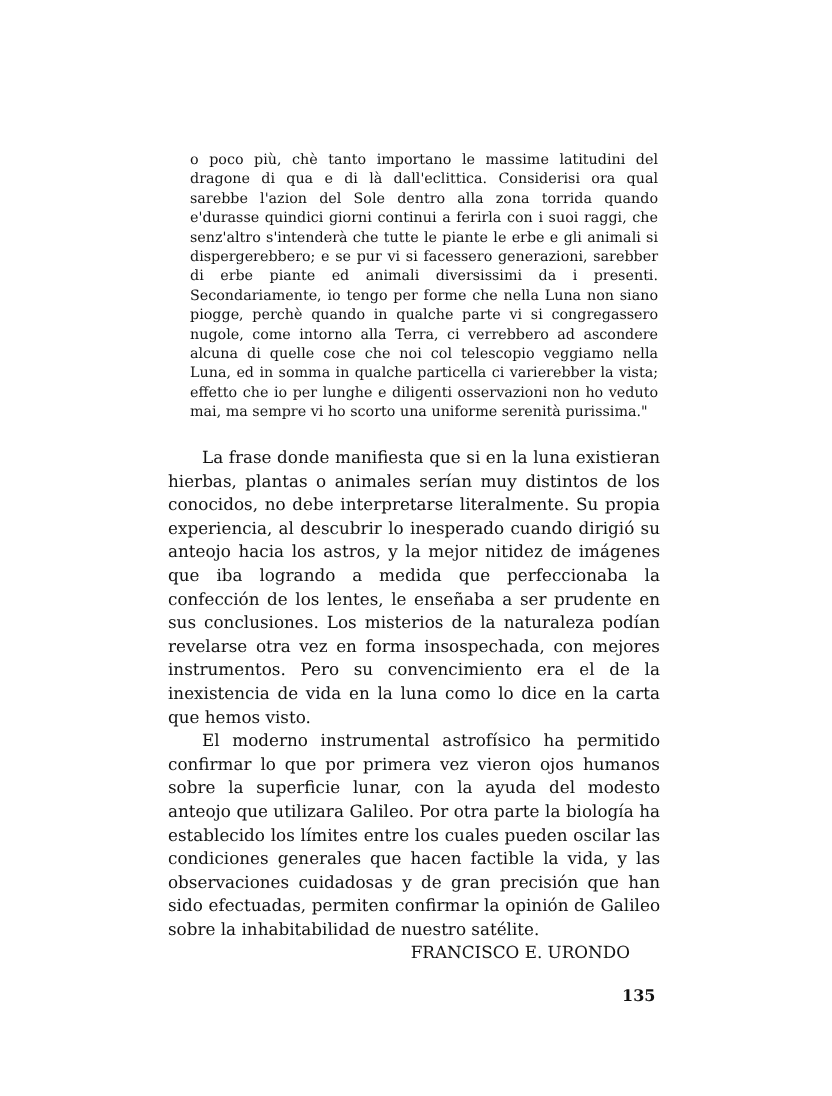o poco più, chè tanto importano le massime latitudini del dragone di qua e di là dall'eclittica. Considerisi ora qual sarebbe l'azion del Sole dentro alla zona torrida quando e'durasse quindici giorni continui a ferirla con i suoi raggi, che senz'altro s'intenderà che tutte le piante le erbe e gli animali si dispergerebbero; e se pur vi si facessero generazioni, sarebber di erbe piante ed animali diversissimi da i presenti. Secondariamente, io tengo per forme che nella Luna non siano piogge, perchè quando in qualche parte vi si congregassero nugole, come intorno alla Terra, ci verrebbero ad ascondere alcuna di quelle cose che noi col telescopio veggiamo nella Luna, ed in somma in qualche particella ci varierebber la vista; effetto che io per lunghe e diligenti osservazioni non ho veduto mai, ma sempre vi ho scorto una uniforme serenità purissima."
La frase donde manifiesta que si en la luna existieran hierbas, plantas o animales serían muy distintos de los conocidos, no debe interpretarse literalmente. Su propia experiencia, al descubrir lo inesperado cuando dirigió su anteojo hacia los astros, y la mejor nitidez de imágenes que iba logrando a medida que perfeccionaba la confección de los lentes, le enseñaba a ser prudente en sus conclusiones. Los misterios de la naturaleza podían revelarse otra vez en forma insospechada, con mejores instrumentos. Pero su convencimiento era el de la inexistencia de vida en la luna como lo dice en la carta que hemos visto.
El moderno instrumental astrofísico ha permitido confirmar lo que por primera vez vieron ojos humanos sobre la superficie lunar, con la ayuda del modesto anteojo que utilizara Galileo. Por otra parte la biología ha establecido los límites entre los cuales pueden oscilar las condiciones generales que hacen factible la vida, y las observaciones cuidadosas y de gran precisión que han sido efectuadas, permiten confirmar la opinión de Galileo sobre la inhabitabilidad de nuestro satélite.
FRANCISCO E. URONDO
135